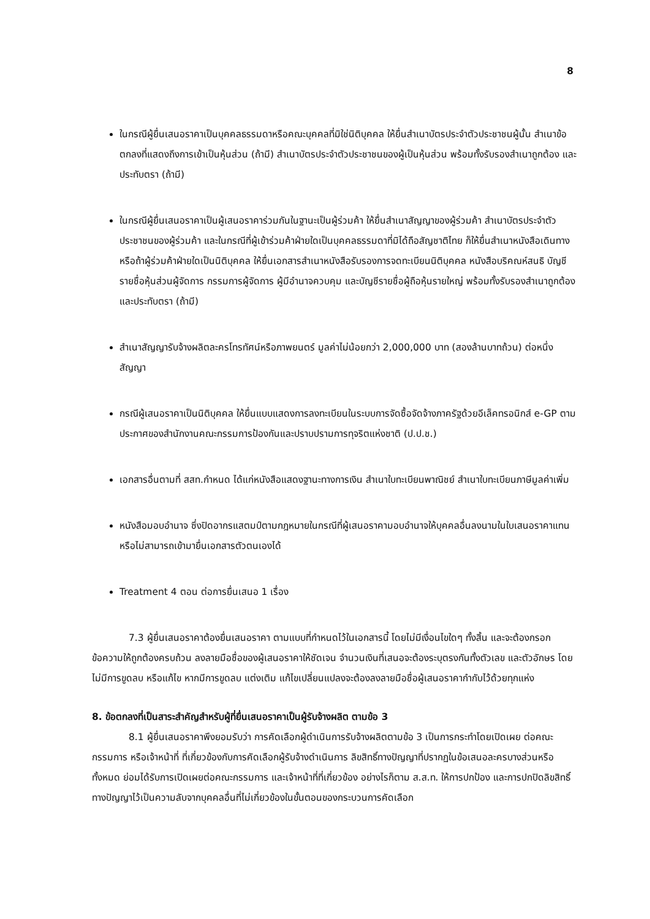8
ในกรณีผู้ยื่นเสนอราคาเป็นบุคคลธรรมดาหรือคณะบุคคลที่มิใช่นิติบุคคล ให้ยื่นสำเนาบัตรประจำตัวประชาชนผู้นั้น สำเนาข้อตกลงที่แสดงถึงการเข้าเป็นหุ้นส่วน (ถ้ามี) สำเนาบัตรประจำตัวประชาชนของผู้เป็นหุ้นส่วน พร้อมทั้งรับรองสำเนาถูกต้อง และประทับตรา (ถ้ามี)
ในกรณีผู้ยื่นเสนอราคาเป็นผู้เสนอราคาร่วมกันในฐานะเป็นผู้ร่วมค้า ให้ยื่นสำเนาสัญญาของผู้ร่วมค้า สำเนาบัตรประจำตัวประชาชนของผู้ร่วมค้า และในกรณีที่ผู้เข้าร่วมค้าฝ่ายใดเป็นบุคคลธรรมดาที่มิได้ถือสัญชาติไทย ก็ให้ยื่นสำเนาหนังสือเดินทาง หรือถ้าผู้ร่วมค้าฝ่ายใดเป็นนิติบุคคล ให้ยื่นเอกสารสำเนาหนังสือรับรองการจดทะเบียนนิติบุคคล หนังสือบริคณห์สนธิ บัญชีรายชื่อหุ้นส่วนผู้จัดการ กรรมการผู้จัดการ ผู้มีอำนาจควบคุม และบัญชีรายชื่อผู้ถือหุ้นรายใหญ่ พร้อมทั้งรับรองสำเนาถูกต้อง และประทับตรา (ถ้ามี)
สำเนาสัญญารับจ้างผลิตละครโทรทัศน์หรือภาพยนตร์ มูลค่าไม่น้อยกว่า 2,000,000 บาท (สองล้านบาทถ้วน) ต่อหนึ่งสัญญา
กรณีผู้เสนอราคาเป็นนิติบุคคล ให้ยื่นแบบแสดงการลงทะเบียนในระบบการจัดซื้อจัดจ้างภาครัฐด้วยอีเล็คทรอนิกส์ e-GP ตามประกาศของสำนักงานคณะกรรมการป้องกันและปราบปรามการทุจริตแห่งชาติ (ป.ป.ช.)
เอกสารอื่นตามที่ สสท.กำหนด ได้แก่หนังสือแสดงฐานะทางการเงิน สำเนาใบทะเบียนพาณิชย์ สำเนาใบทะเบียนภาษีมูลค่าเพิ่ม
หนังสือมอบอำนาจ ซึ่งปิดอากรแสตมป์ตามกฎหมายในกรณีที่ผู้เสนอราคามอบอำนาจให้บุคคลอื่นลงนามในใบเสนอราคาแทน หรือไม่สามารถเข้ามายื่นเอกสารตัวตนเองได้
Treatment 4 ตอน ต่อการยื่นเสนอ 1 เรื่อง
7.3 ผู้ยื่นเสนอราคาต้องยื่นเสนอราคา ตามแบบที่กำหนดไว้ในเอกสารนี้ โดยไม่มีเงื่อนไขใดๆ ทั้งสิ้น และจะต้องกรอกข้อความให้ถูกต้องครบถ้วน ลงลายมือชื่อของผู้เสนอราคาให้ชัดเจน จำนวนเงินที่เสนอจะต้องระบุตรงกันทั้งตัวเลข และตัวอักษร โดยไม่มีการขูดลบ หรือแก้ไข หากมีการขูดลบ แต่งเติม แก้ไขเปลี่ยนแปลงจะต้องลงลายมือชื่อผู้เสนอราคากำกับไว้ด้วยทุกแห่ง
8. ข้อตกลงที่เป็นสาระสำคัญสำหรับผู้ที่ยื่นเสนอราคาเป็นผู้รับจ้างผลิต ตามข้อ 3
8.1 ผู้ยื่นเสนอราคาพึงยอมรับว่า การคัดเลือกผู้ดำเนินการรับจ้างผลิตตามข้อ 3 เป็นการกระทำโดยเปิดเผย ต่อคณะกรรมการ หรือเจ้าหน้าที่ ที่เกี่ยวข้องกับการคัดเลือกผู้รับจ้างดำเนินการ ลิขสิทธิ์ทางปัญญาที่ปรากฏในข้อเสนอละครบางส่วนหรือทั้งหมด ย่อมได้รับการเปิดเผยต่อคณะกรรมการ และเจ้าหน้าที่ที่เกี่ยวข้อง อย่างไรก็ตาม ส.ส.ท. ให้การปกป้อง และการปกปิดลิขสิทธิ์ทางปัญญาไว้เป็นความลับจากบุคคลอื่นที่ไม่เกี่ยวข้องในขั้นตอนของกระบวนการคัดเลือก